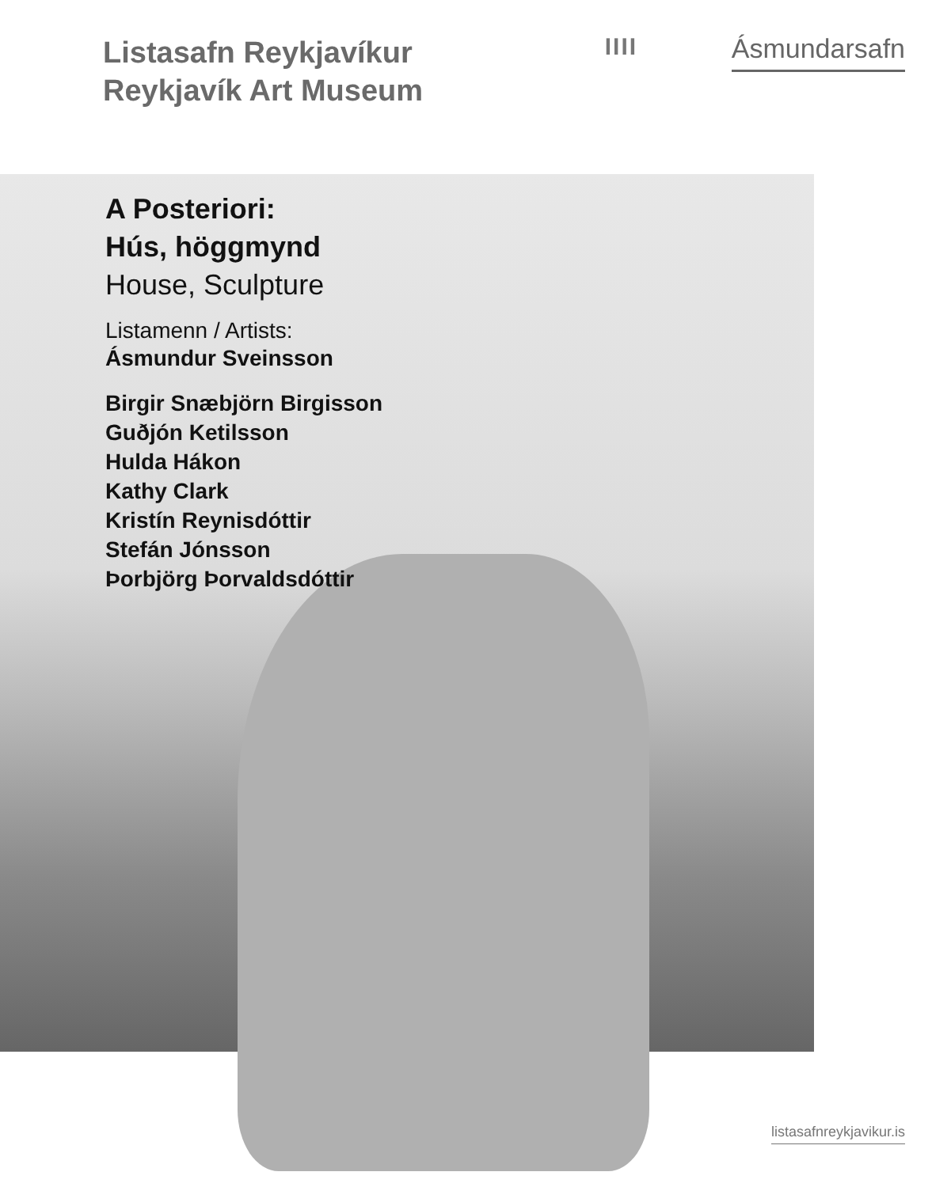Listasafn Reykjavíkur
Reykjavík Art Museum
IIII
Ásmundarsafn
A Posteriori:
Hús, höggmynd
House, Sculpture
Listamenn / Artists:
Ásmundur Sveinsson
Birgir Snæbjörn Birgisson
Guðjón Ketilsson
Hulda Hákon
Kathy Clark
Kristín Reynisdóttir
Stefán Jónsson
Þorbjörg Þorvaldsdóttir
listasafnreykjavikur.is